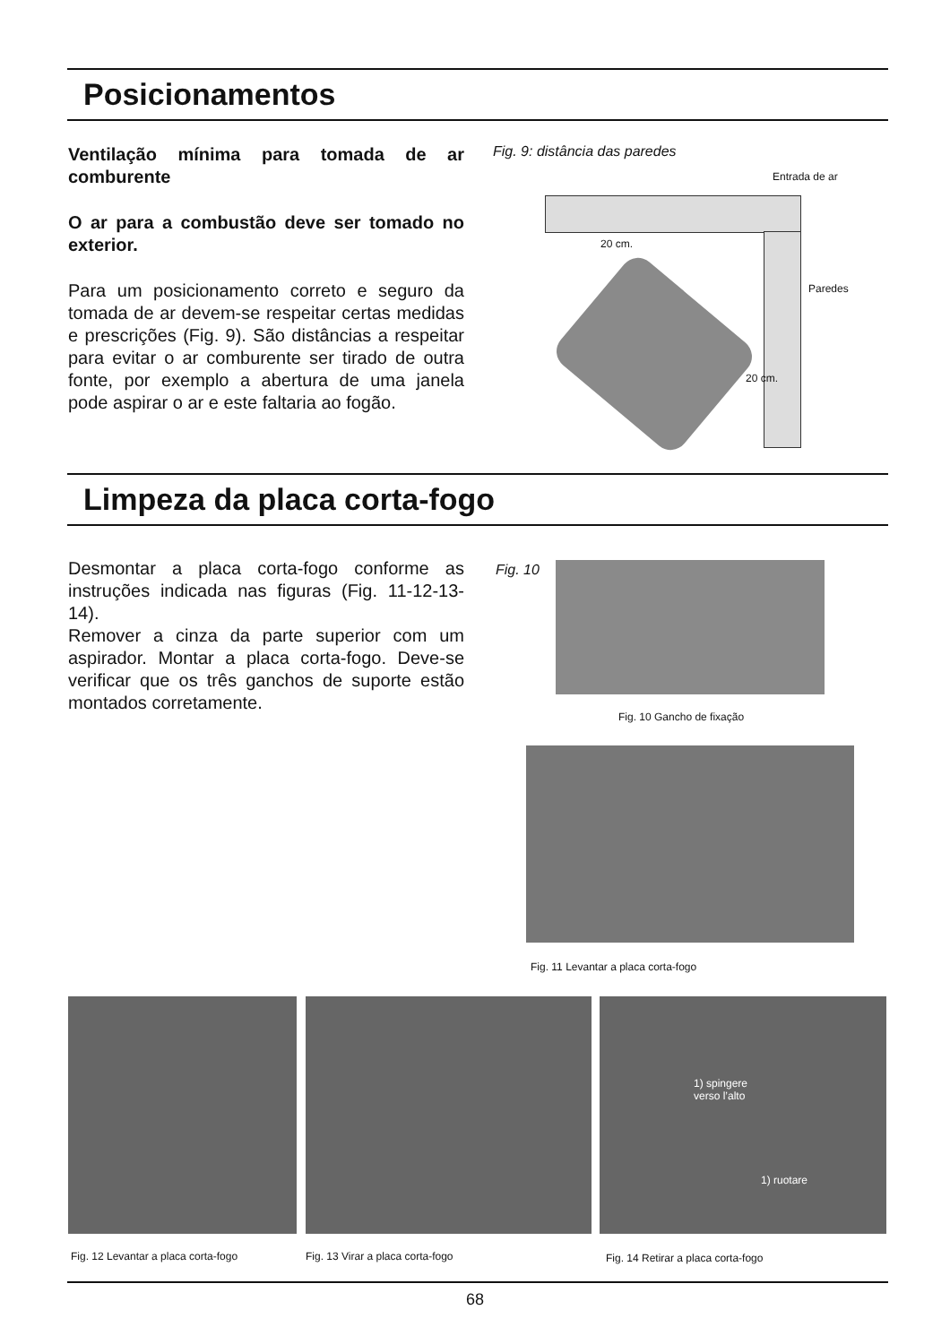Posicionamentos
Ventilação mínima para tomada de ar comburente
O ar para a combustão deve ser tomado no exterior.
Para um posicionamento correto e seguro da tomada de ar devem-se respeitar certas medidas e prescrições (Fig. 9). São distâncias a respeitar para evitar o ar comburente ser tirado de outra fonte, por exemplo a abertura de uma janela pode aspirar o ar e este faltaria ao fogão.
Fig. 9: distância das paredes
Entrada de ar
20 cm.
Paredes
20 cm.
Limpeza da placa corta-fogo
Desmontar a placa corta-fogo conforme as instruções indicada nas figuras (Fig. 11-12-13-14).
Remover a cinza da parte superior com um aspirador. Montar a placa corta-fogo. Deve-se verificar que os três ganchos de suporte estão montados corretamente.
Fig. 10
Fig. 10 Gancho de fixação
Fig. 11 Levantar a placa corta-fogo
1) spingere
verso l’alto
1) ruotare
Fig. 12 Levantar a placa corta-fogo
Fig. 13 Virar a placa corta-fogo
Fig. 14 Retirar a placa corta-fogo
68